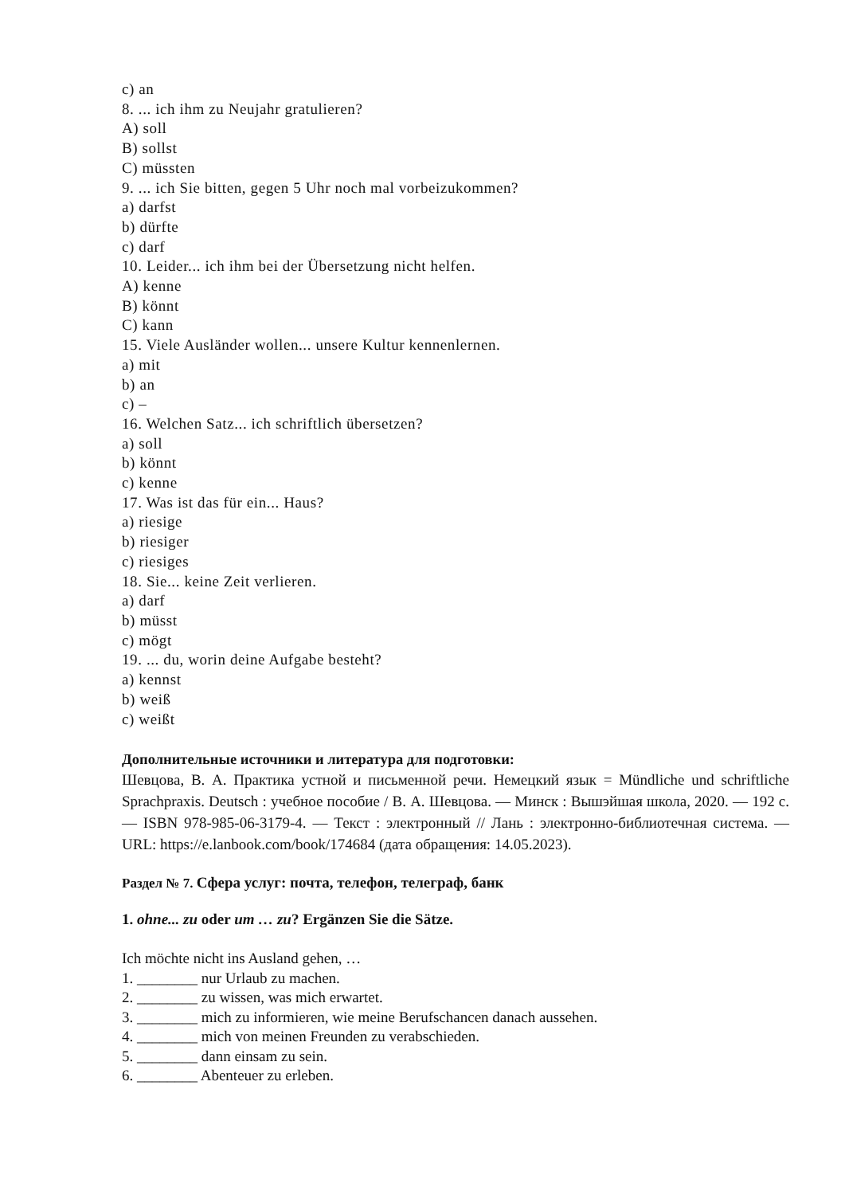c) an
8. ... ich ihm zu Neujahr gratulieren?
A) soll
B) sollst
C) müssten
9. ... ich Sie bitten, gegen 5 Uhr noch mal vorbeizukommen?
a) darfst
b) dürfte
c) darf
10. Leider... ich ihm bei der Übersetzung nicht helfen.
A) kenne
B) könnt
C) kann
15. Viele Ausländer wollen... unsere Kultur kennenlernen.
a) mit
b) an
c) –
16. Welchen Satz... ich schriftlich übersetzen?
a) soll
b) könnt
c) kenne
17. Was ist das für ein... Haus?
a) riesige
b) riesiger
c) riesiges
18. Sie... keine Zeit verlieren.
a) darf
b) müsst
c) mögt
19. ... du, worin deine Aufgabe besteht?
a) kennst
b) weiß
c) weißt
Дополнительные источники и литература для подготовки:
Шевцова, В. А. Практика устной и письменной речи. Немецкий язык = Mündliche und schriftliche Sprachpraxis. Deutsch : учебное пособие / В. А. Шевцова. — Минск : Вышэйшая школа, 2020. — 192 с. — ISBN 978-985-06-3179-4. — Текст : электронный // Лань : электронно-библиотечная система. — URL: https://e.lanbook.com/book/174684 (дата обращения: 14.05.2023).
Раздел № 7. Сфера услуг: почта, телефон, телеграф, банк
1. ohne... zu oder um … zu? Ergänzen Sie die Sätze.
Ich möchte nicht ins Ausland gehen, …
1. ________ nur Urlaub zu machen.
2. ________ zu wissen, was mich erwartet.
3. ________ mich zu informieren, wie meine Berufschancen danach aussehen.
4. ________ mich von meinen Freunden zu verabschieden.
5. ________ dann einsam zu sein.
6. ________ Abenteuer zu erleben.